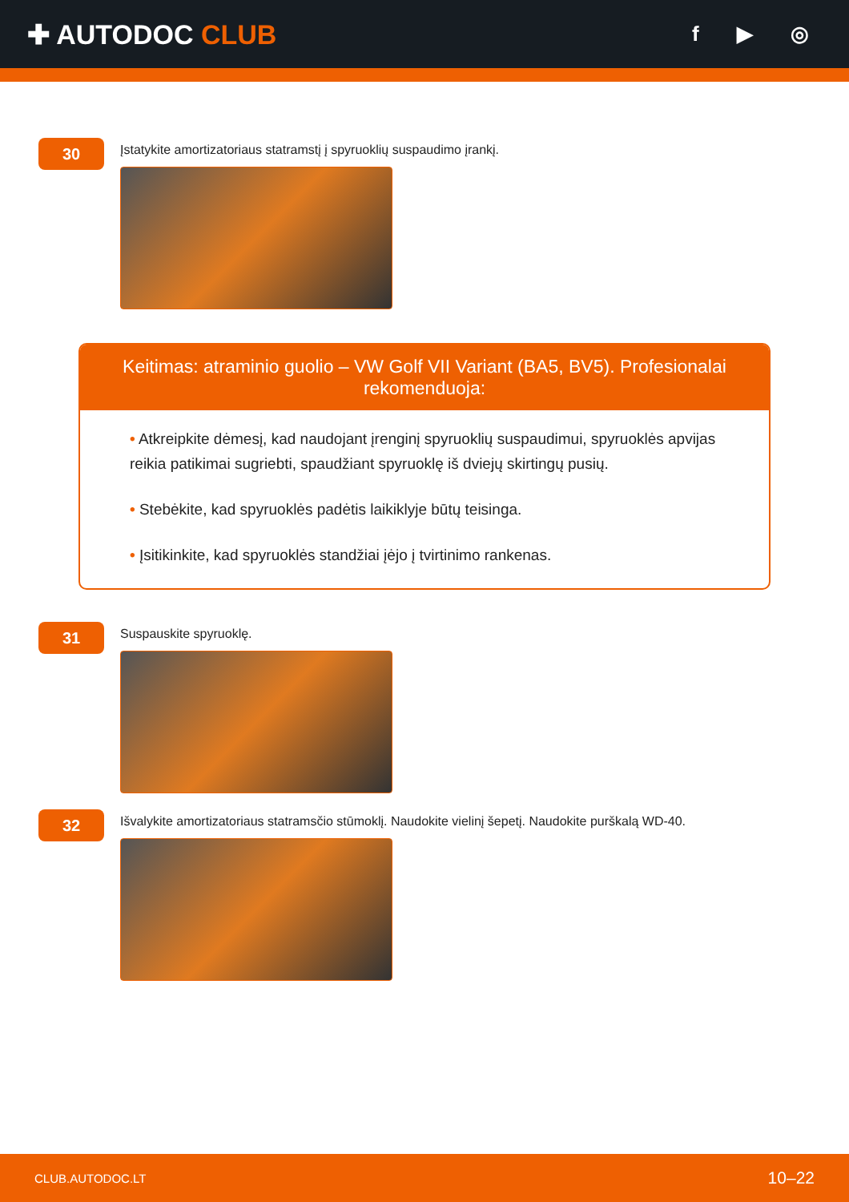✚ AUTODOC CLUB
f ▶ ◎
30
Įstatykite amortizatoriaus statramstį į spyruoklių suspaudimo įrankį.
Keitimas: atraminio guolio – VW Golf VII Variant (BA5, BV5). Profesionalai rekomenduoja:
• Atkreipkite dėmesį, kad naudojant įrenginį spyruoklių suspaudimui, spyruoklės apvijas reikia patikimai sugriebti, spaudžiant spyruoklę iš dviejų skirtingų pusių.
• Stebėkite, kad spyruoklės padėtis laikiklyje būtų teisinga.
• Įsitikinkite, kad spyruoklės standžiai įėjo į tvirtinimo rankenas.
31
Suspauskite spyruoklę.
32
Išvalykite amortizatoriaus statramsčio stūmoklį. Naudokite vielinį šepetį. Naudokite purškalą WD-40.
CLUB.AUTODOC.LT 10–22